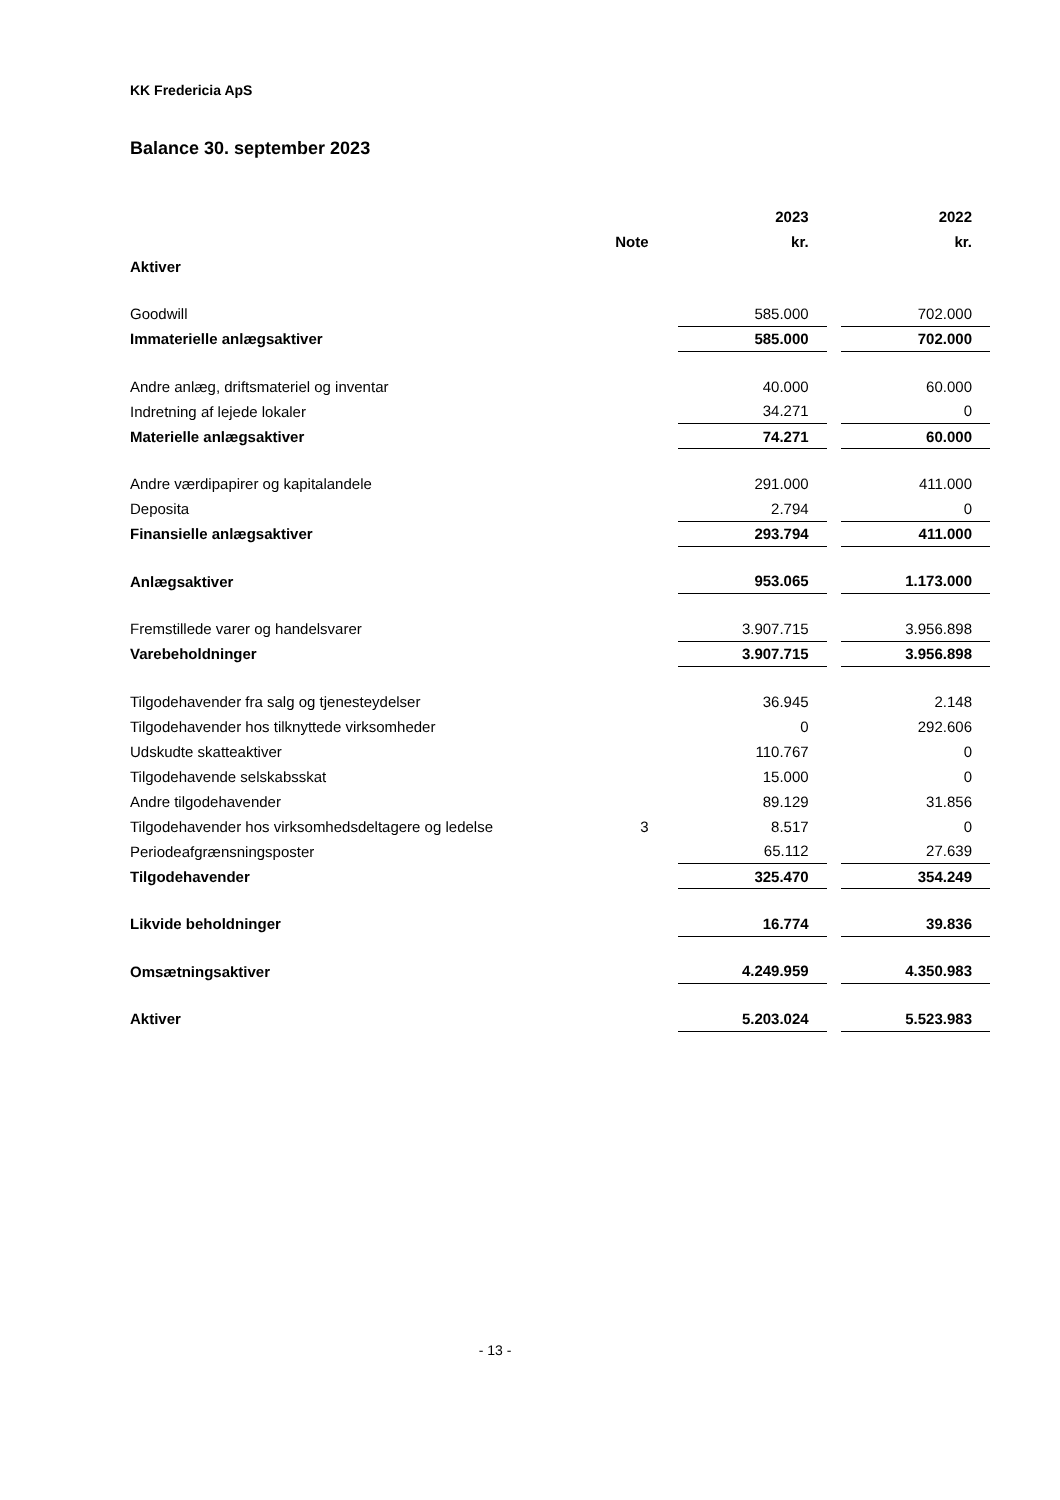KK Fredericia ApS
Balance 30. september 2023
| | | | 2023 | | 2022 |
| --- | --- | --- | --- | --- | --- |
| | Note | | kr. | | kr. |
| Aktiver | | | | | |
| Goodwill | | | 585.000 | | 702.000 |
| Immaterielle anlægsaktiver | | | 585.000 | | 702.000 |
| Andre anlæg, driftsmateriel og inventar | | | 40.000 | | 60.000 |
| Indretning af lejede lokaler | | | 34.271 | | 0 |
| Materielle anlægsaktiver | | | 74.271 | | 60.000 |
| Andre værdipapirer og kapitalandele | | | 291.000 | | 411.000 |
| Deposita | | | 2.794 | | 0 |
| Finansielle anlægsaktiver | | | 293.794 | | 411.000 |
| Anlægsaktiver | | | 953.065 | | 1.173.000 |
| Fremstillede varer og handelsvarer | | | 3.907.715 | | 3.956.898 |
| Varebeholdninger | | | 3.907.715 | | 3.956.898 |
| Tilgodehavender fra salg og tjenesteydelser | | | 36.945 | | 2.148 |
| Tilgodehavender hos tilknyttede virksomheder | | | 0 | | 292.606 |
| Udskudte skatteaktiver | | | 110.767 | | 0 |
| Tilgodehavende selskabsskat | | | 15.000 | | 0 |
| Andre tilgodehavender | | | 89.129 | | 31.856 |
| Tilgodehavender hos virksomhedsdeltagere og ledelse | 3 | | 8.517 | | 0 |
| Periodeafgrænsningsposter | | | 65.112 | | 27.639 |
| Tilgodehavender | | | 325.470 | | 354.249 |
| Likvide beholdninger | | | 16.774 | | 39.836 |
| Omsætningsaktiver | | | 4.249.959 | | 4.350.983 |
| Aktiver | | | 5.203.024 | | 5.523.983 |
- 13 -